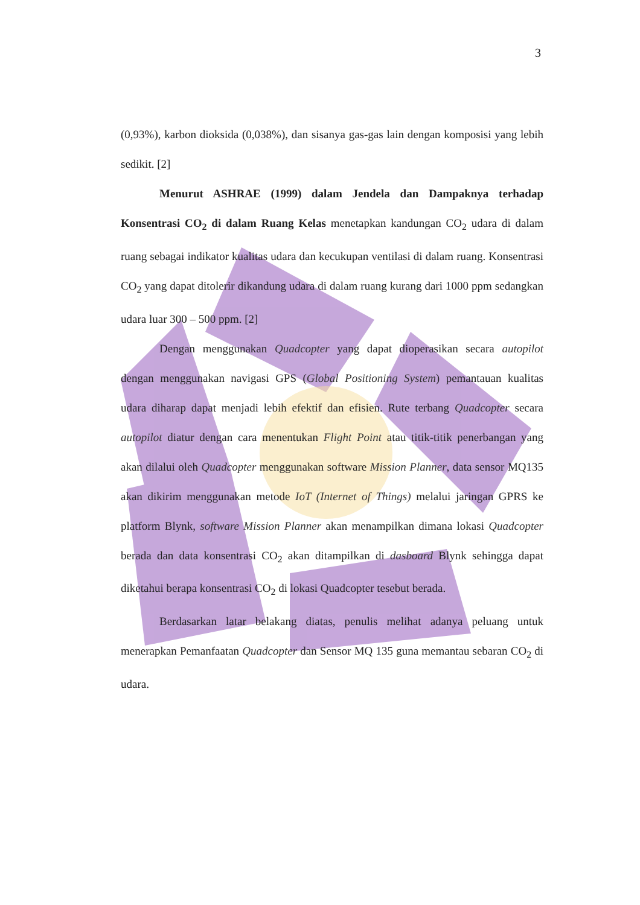3
(0,93%), karbon dioksida (0,038%), dan sisanya gas-gas lain dengan komposisi yang lebih sedikit. [2]
Menurut ASHRAE (1999) dalam Jendela dan Dampaknya terhadap Konsentrasi CO<sub>2</sub> di dalam Ruang Kelas menetapkan kandungan CO<sub>2</sub> udara di dalam ruang sebagai indikator kualitas udara dan kecukupan ventilasi di dalam ruang. Konsentrasi CO<sub>2</sub> yang dapat ditolerir dikandung udara di dalam ruang kurang dari 1000 ppm sedangkan udara luar 300 – 500 ppm. [2]
Dengan menggunakan Quadcopter yang dapat dioperasikan secara autopilot dengan menggunakan navigasi GPS (Global Positioning System) pemantauan kualitas udara diharap dapat menjadi lebih efektif dan efisien. Rute terbang Quadcopter secara autopilot diatur dengan cara menentukan Flight Point atau titik-titik penerbangan yang akan dilalui oleh Quadcopter menggunakan software Mission Planner, data sensor MQ135 akan dikirim menggunakan metode IoT (Internet of Things) melalui jaringan GPRS ke platform Blynk, software Mission Planner akan menampilkan dimana lokasi Quadcopter berada dan data konsentrasi CO<sub>2</sub> akan ditampilkan di dasboard Blynk sehingga dapat diketahui berapa konsentrasi CO<sub>2</sub> di lokasi Quadcopter tesebut berada.
Berdasarkan latar belakang diatas, penulis melihat adanya peluang untuk menerapkan Pemanfaatan Quadcopter dan Sensor MQ 135 guna memantau sebaran CO<sub>2</sub> di udara.